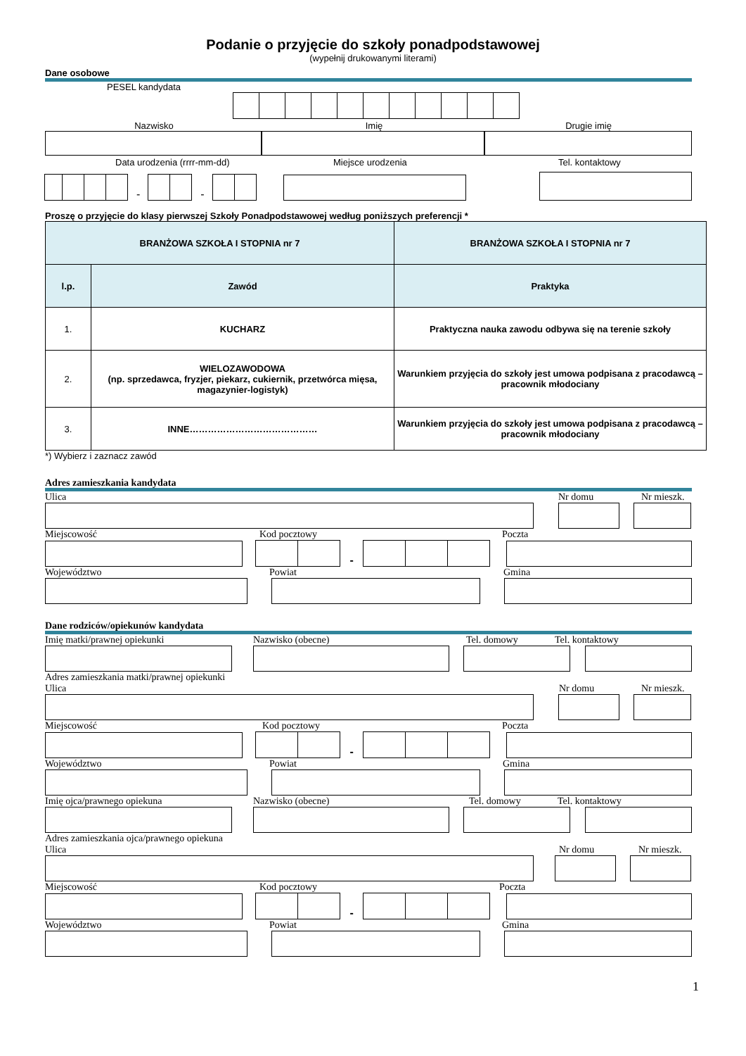Podanie o przyjęcie do szkoły ponadpodstawowej
(wypełnij drukowanymi literami)
Dane osobowe
PESEL kandydata
Nazwisko Imię Drugie imię
Data urodzenia (rrrr-mm-dd) Miejsce urodzenia Tel. kontaktowy
-
-
Proszę o przyjęcie do klasy pierwszej Szkoły Ponadpodstawowej według poniższych preferencji *
| BRANŻOWA SZKOŁA I STOPNIA nr 7 | | BRANŻOWA SZKOŁA I STOPNIA nr 7 |
| l.p. | Zawód | Praktyka |
| 1. | KUCHARZ | Praktyczna nauka zawodu odbywa się na terenie szkoły |
| 2. | WIELOZAWODOWA (np. sprzedawca, fryzjer, piekarz, cukiernik, przetwórca mięsa, magazynier-logistyk) | Warunkiem przyjęcia do szkoły jest umowa podpisana z pracodawcą – pracownik młodociany |
| 3. | INNE…………………………………… | Warunkiem przyjęcia do szkoły jest umowa podpisana z pracodawcą – pracownik młodociany |
*) Wybierz i zaznacz zawód
Adres zamieszkania kandydata
Ulica Nr domu Nr mieszk.
Miejscowość Kod pocztowy Poczta
-
Województwo Powiat Gmina
Dane rodziców/opiekunów kandydata
Imię matki/prawnej opiekunki Nazwisko (obecne) Tel. domowy Tel. kontaktowy
Adres zamieszkania matki/prawnej opiekunki
Ulica Nr domu Nr mieszk.
Miejscowość Kod pocztowy Poczta
-
Województwo Powiat Gmina
Imię ojca/prawnego opiekuna Nazwisko (obecne) Tel. domowy Tel. kontaktowy
Adres zamieszkania ojca/prawnego opiekuna
Ulica Nr domu Nr mieszk.
Miejscowość Kod pocztowy Poczta
-
Województwo Powiat Gmina
1